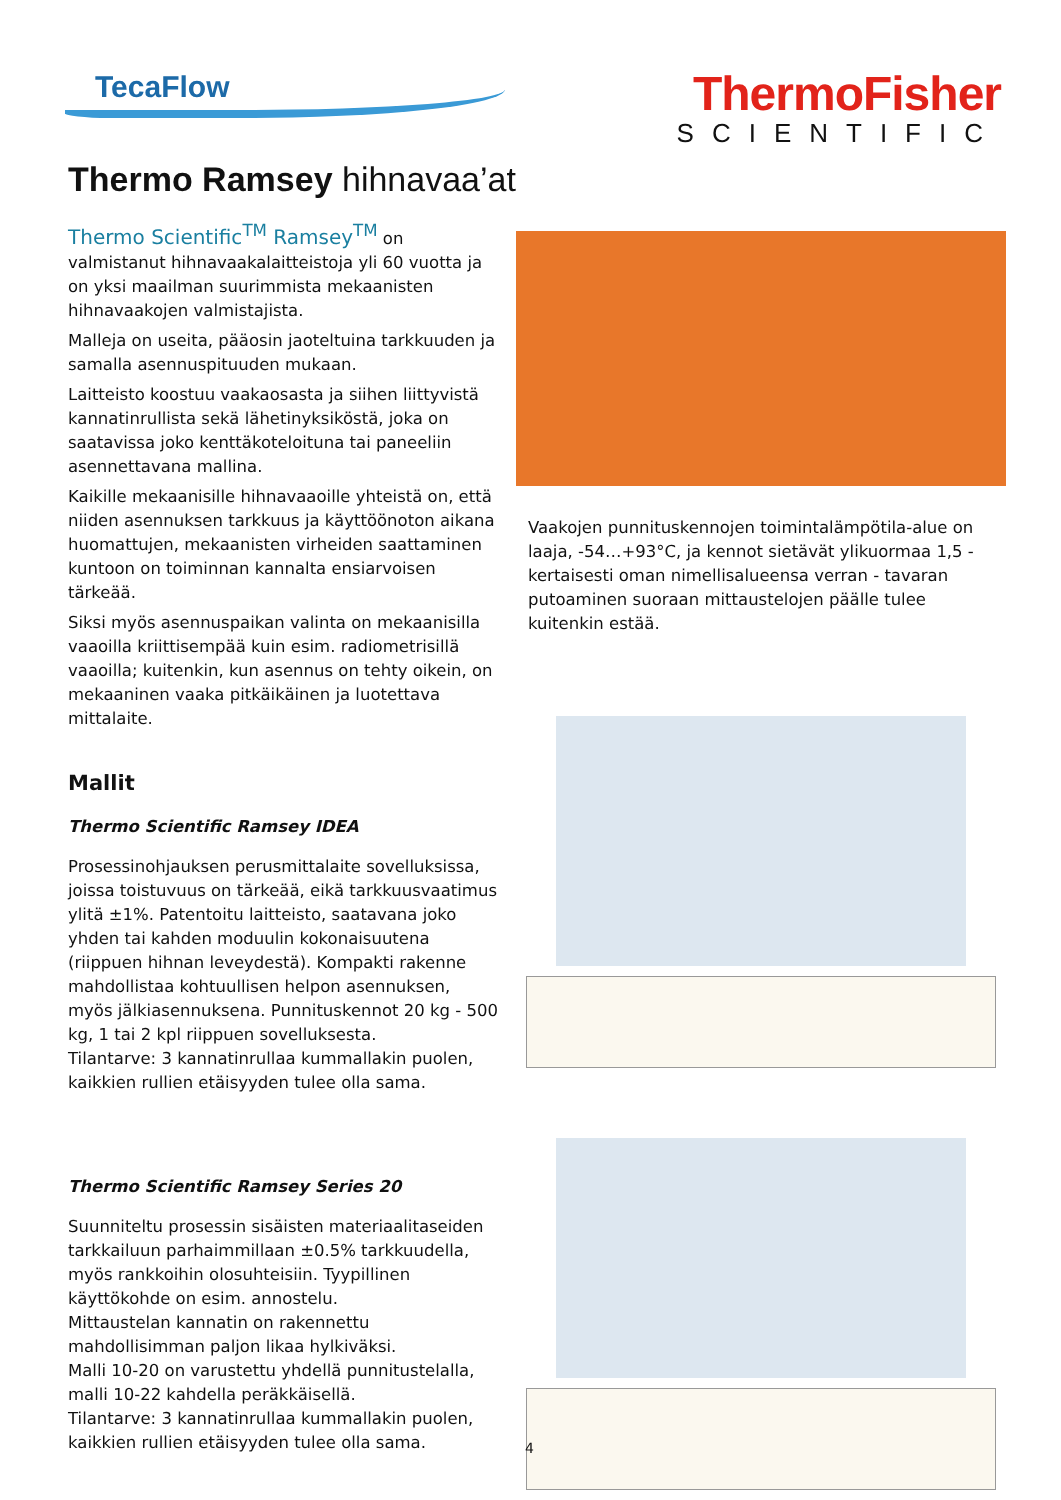TecaFlow
ThermoFisher
SCIENTIFIC
Thermo Ramsey hihnavaa’at
Thermo Scientific<sup>TM</sup> Ramsey<sup>TM</sup> on valmistanut hihnavaakalaitteistoja yli 60 vuotta ja on yksi maailman suurimmista mekaanisten hihnavaakojen valmistajista.
Malleja on useita, pääosin jaoteltuina tarkkuuden ja samalla asennuspituuden mukaan.
Laitteisto koostuu vaakaosasta ja siihen liittyvistä kannatinrullista sekä lähetinyksiköstä, joka on saatavissa joko kenttäkoteloituna tai paneeliin asennettavana mallina.
Kaikille mekaanisille hihnavaaoille yhteistä on, että niiden asennuksen tarkkuus ja käyttöönoton aikana huomattujen, mekaanisten virheiden saattaminen kuntoon on toiminnan kannalta ensiarvoisen tärkeää.
Siksi myös asennuspaikan valinta on mekaanisilla vaaoilla kriittisempää kuin esim. radiometrisillä vaaoilla; kuitenkin, kun asennus on tehty oikein, on mekaaninen vaaka pitkäikäinen ja luotettava mittalaite.
Mallit
Thermo Scientific Ramsey IDEA
Prosessinohjauksen perusmittalaite sovelluksissa, joissa toistuvuus on tärkeää, eikä tarkkuusvaatimus ylitä ±1%. Patentoitu laitteisto, saatavana joko yhden tai kahden moduulin kokonaisuutena (riippuen hihnan leveydestä). Kompakti rakenne mahdollistaa kohtuullisen helpon asennuksen, myös jälkiasennuksena. Punnituskennot 20 kg - 500 kg, 1 tai 2 kpl riippuen sovelluksesta.
Tilantarve: 3 kannatinrullaa kummallakin puolen, kaikkien rullien etäisyyden tulee olla sama.
Thermo Scientific Ramsey Series 20
Suunniteltu prosessin sisäisten materiaalitaseiden tarkkailuun parhaimmillaan ±0.5% tarkkuudella, myös rankkoihin olosuhteisiin. Tyypillinen käyttökohde on esim. annostelu.
Mittaustelan kannatin on rakennettu mahdollisimman paljon likaa hylkiväksi.
Malli 10-20 on varustettu yhdellä punnitustelalla, malli 10-22 kahdella peräkkäisellä.
Tilantarve: 3 kannatinrullaa kummallakin puolen, kaikkien rullien etäisyyden tulee olla sama.
Vaakojen punnituskennojen toimintalämpötila-alue on laaja, -54…+93°C, ja kennot sietävät ylikuormaa 1,5 -kertaisesti oman nimellisalueensa verran - tavaran putoaminen suoraan mittaustelojen päälle tulee kuitenkin estää.
4